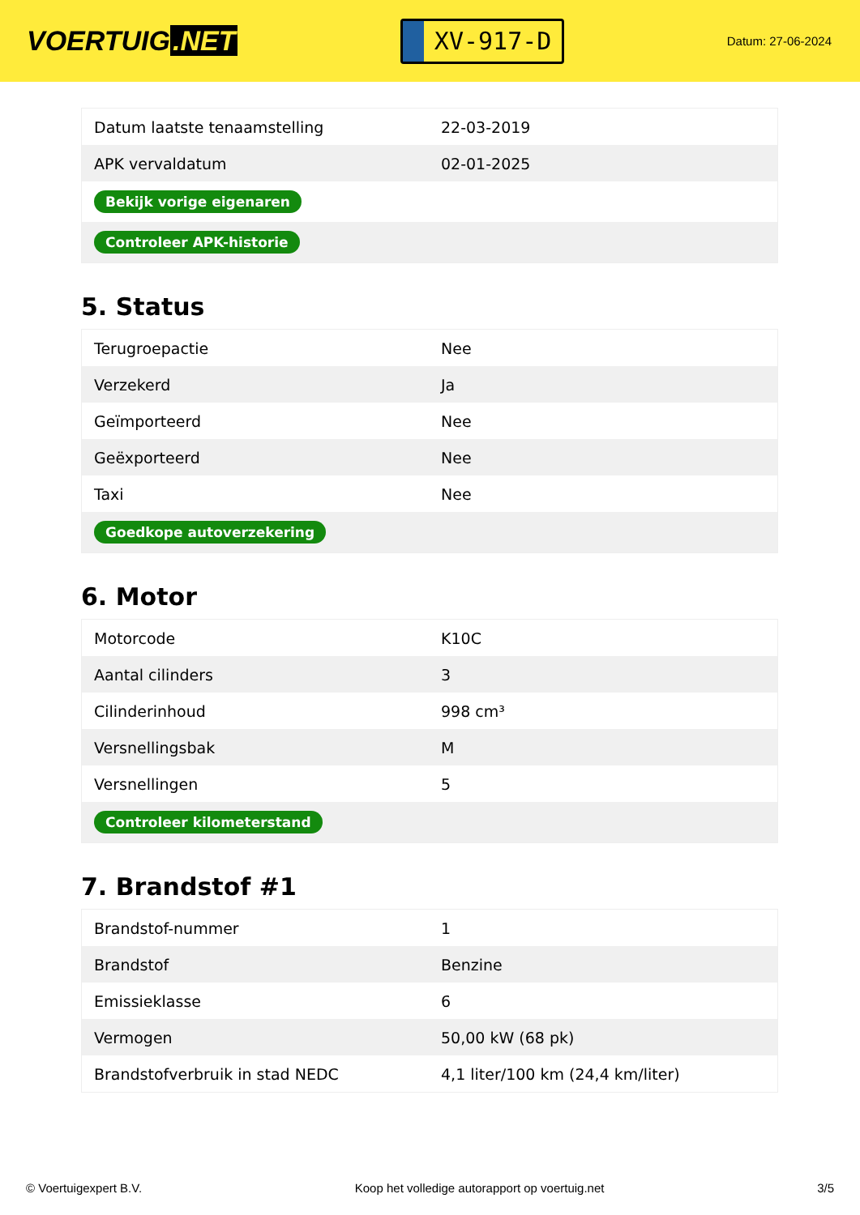VOERTUIG.NET
XV-917-D
Datum: 27-06-2024
| Datum laatste tenaamstelling | 22-03-2019 |
| APK vervaldatum | 02-01-2025 |
| Bekijk vorige eigenaren | |
| Controleer APK-historie | |
5. Status
| Terugroepactie | Nee |
| Verzekerd | Ja |
| Geïmporteerd | Nee |
| Geëxporteerd | Nee |
| Taxi | Nee |
| Goedkope autoverzekering | |
6. Motor
| Motorcode | K10C |
| Aantal cilinders | 3 |
| Cilinderinhoud | 998 cm³ |
| Versnellingsbak | M |
| Versnellingen | 5 |
| Controleer kilometerstand | |
7. Brandstof #1
| Brandstof-nummer | 1 |
| Brandstof | Benzine |
| Emissieklasse | 6 |
| Vermogen | 50,00 kW (68 pk) |
| Brandstofverbruik in stad NEDC | 4,1 liter/100 km (24,4 km/liter) |
© Voertuigexpert B.V. Koop het volledige autorapport op voertuig.net 3/5